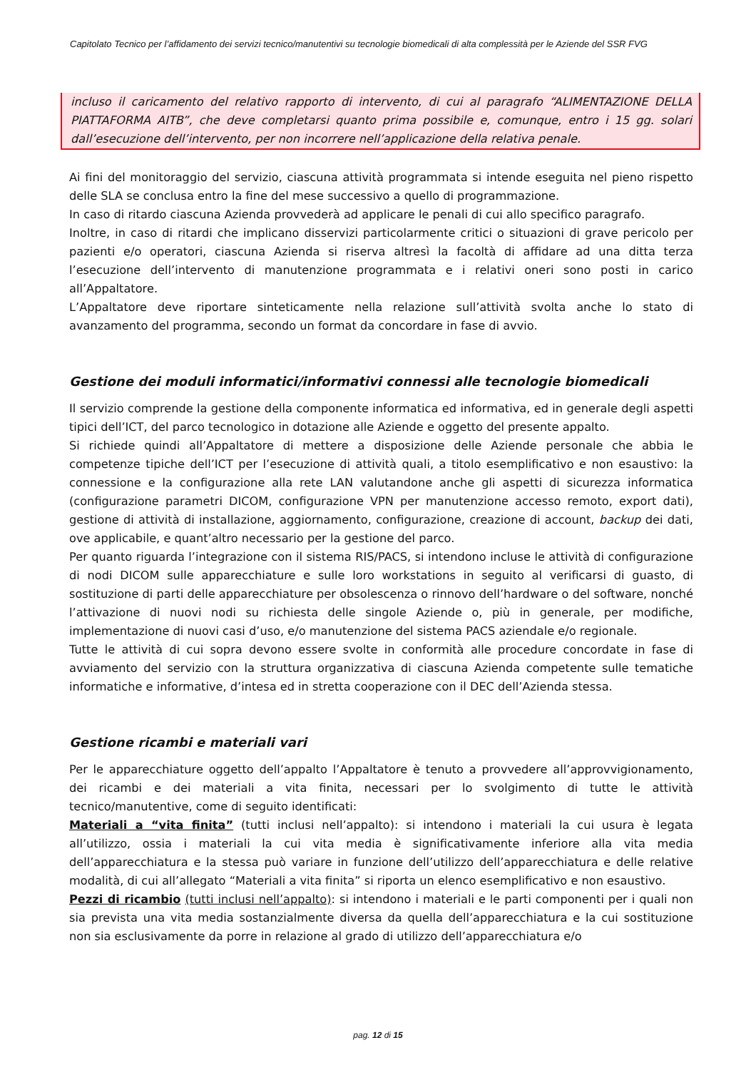Capitolato Tecnico per l’affidamento dei servizi tecnico/manutentivi su tecnologie biomedicali di alta complessità per le Aziende del SSR FVG
incluso il caricamento del relativo rapporto di intervento, di cui al paragrafo “ALIMENTAZIONE DELLA PIATTAFORMA AITB”, che deve completarsi quanto prima possibile e, comunque, entro i 15 gg. solari dall’esecuzione dell’intervento, per non incorrere nell’applicazione della relativa penale.
Ai fini del monitoraggio del servizio, ciascuna attività programmata si intende eseguita nel pieno rispetto delle SLA se conclusa entro la fine del mese successivo a quello di programmazione.
In caso di ritardo ciascuna Azienda provvederà ad applicare le penali di cui allo specifico paragrafo.
Inoltre, in caso di ritardi che implicano disservizi particolarmente critici o situazioni di grave pericolo per pazienti e/o operatori, ciascuna Azienda si riserva altresì la facoltà di affidare ad una ditta terza l’esecuzione dell’intervento di manutenzione programmata e i relativi oneri sono posti in carico all’Appaltatore.
L’Appaltatore deve riportare sinteticamente nella relazione sull’attività svolta anche lo stato di avanzamento del programma, secondo un format da concordare in fase di avvio.
Gestione dei moduli informatici/informativi connessi alle tecnologie biomedicali
Il servizio comprende la gestione della componente informatica ed informativa, ed in generale degli aspetti tipici dell’ICT, del parco tecnologico in dotazione alle Aziende e oggetto del presente appalto.
Si richiede quindi all’Appaltatore di mettere a disposizione delle Aziende personale che abbia le competenze tipiche dell’ICT per l’esecuzione di attività quali, a titolo esemplificativo e non esaustivo: la connessione e la configurazione alla rete LAN valutandone anche gli aspetti di sicurezza informatica (configurazione parametri DICOM, configurazione VPN per manutenzione accesso remoto, export dati), gestione di attività di installazione, aggiornamento, configurazione, creazione di account, backup dei dati, ove applicabile, e quant’altro necessario per la gestione del parco.
Per quanto riguarda l’integrazione con il sistema RIS/PACS, si intendono incluse le attività di configurazione di nodi DICOM sulle apparecchiature e sulle loro workstations in seguito al verificarsi di guasto, di sostituzione di parti delle apparecchiature per obsolescenza o rinnovo dell’hardware o del software, nonché l’attivazione di nuovi nodi su richiesta delle singole Aziende o, più in generale, per modifiche, implementazione di nuovi casi d’uso, e/o manutenzione del sistema PACS aziendale e/o regionale.
Tutte le attività di cui sopra devono essere svolte in conformità alle procedure concordate in fase di avviamento del servizio con la struttura organizzativa di ciascuna Azienda competente sulle tematiche informatiche e informative, d’intesa ed in stretta cooperazione con il DEC dell’Azienda stessa.
Gestione ricambi e materiali vari
Per le apparecchiature oggetto dell’appalto l’Appaltatore è tenuto a provvedere all’approvvigionamento, dei ricambi e dei materiali a vita finita, necessari per lo svolgimento di tutte le attività tecnico/manutentive, come di seguito identificati:
Materiali a “vita finita” (tutti inclusi nell’appalto): si intendono i materiali la cui usura è legata all’utilizzo, ossia i materiali la cui vita media è significativamente inferiore alla vita media dell’apparecchiatura e la stessa può variare in funzione dell’utilizzo dell’apparecchiatura e delle relative modalità, di cui all’allegato “Materiali a vita finita” si riporta un elenco esemplificativo e non esaustivo.
Pezzi di ricambio (tutti inclusi nell’appalto): si intendono i materiali e le parti componenti per i quali non sia prevista una vita media sostanzialmente diversa da quella dell’apparecchiatura e la cui sostituzione non sia esclusivamente da porre in relazione al grado di utilizzo dell’apparecchiatura e/o
pag. 12 di 15